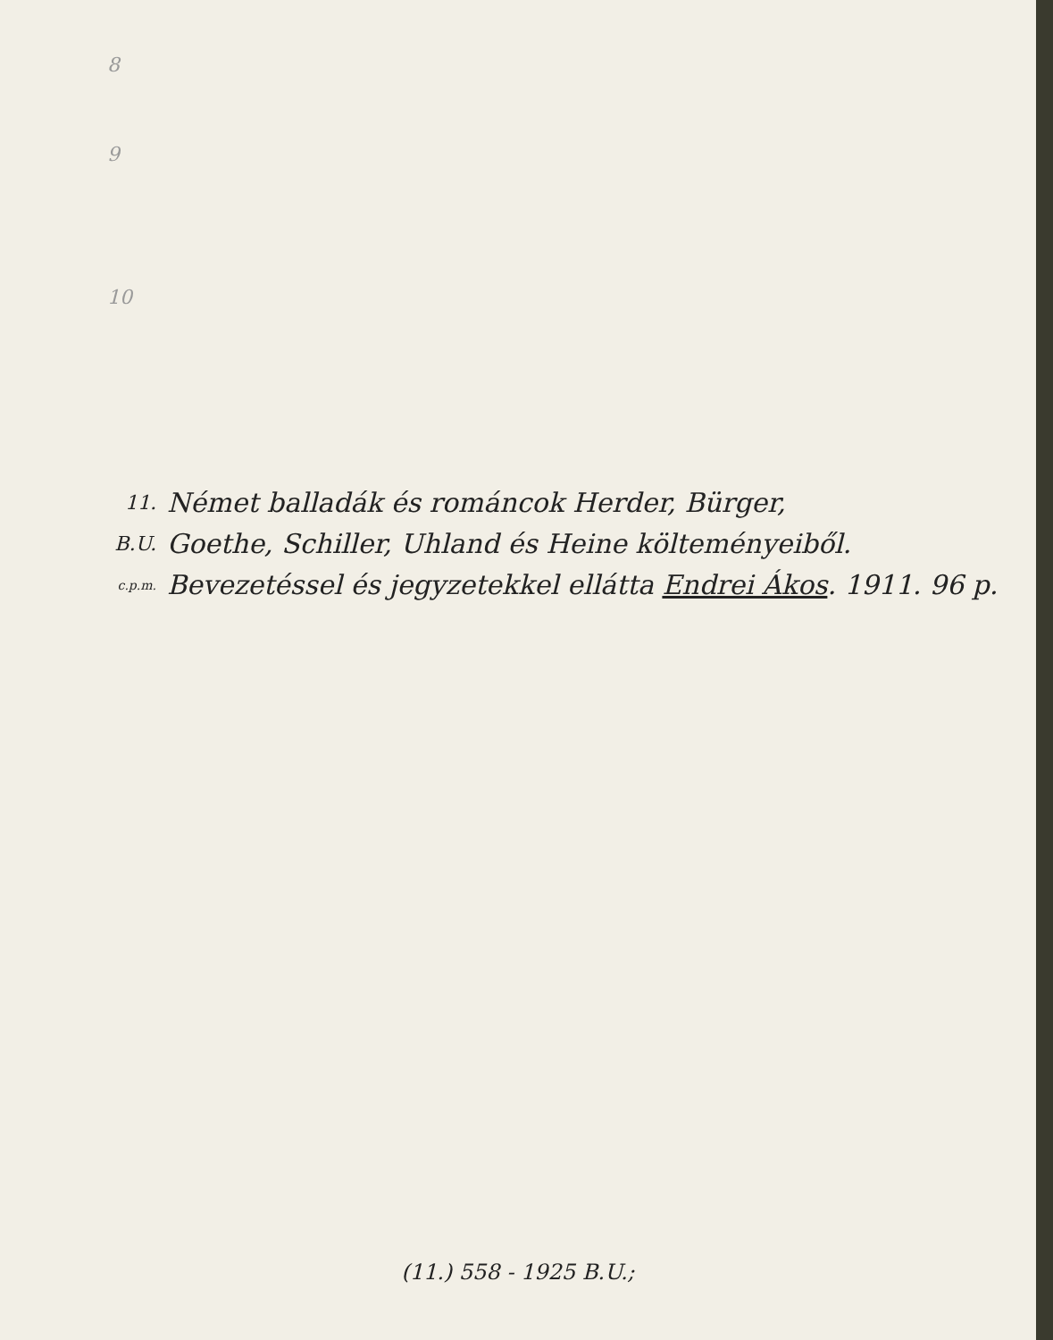8
9
10
11.
B.U.
c.p.m.
Német balladák és románcok Herder, Bürger,
Goethe, Schiller, Uhland és Heine költeményeiből.
Bevezetéssel és jegyzetekkel ellátta Endrei Ákos. 1911. 96 p.
(11.) 558 - 1925 B.U.;